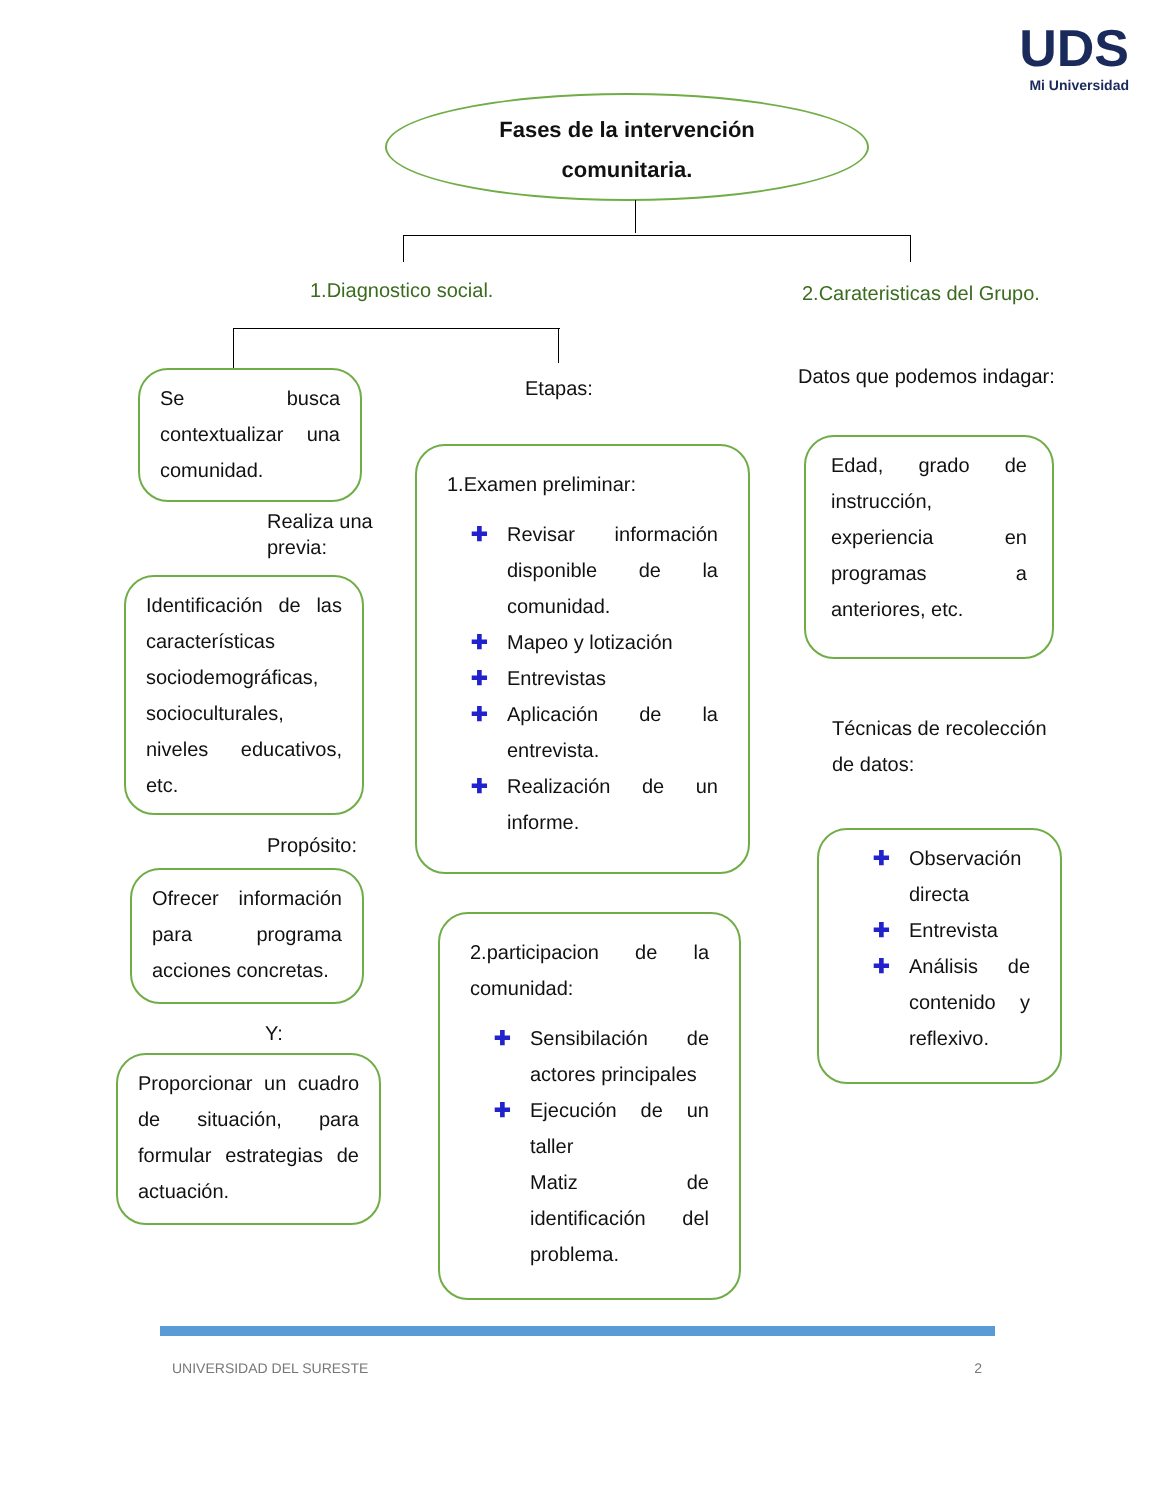UDS
Mi Universidad
Fases de la intervención
comunitaria.
1.Diagnostico social. 2.Carateristicas del Grupo.
Se busca contextualizar una comunidad.
Realiza una previa:
Identificación de las características sociodemográficas, socioculturales, niveles educativos, etc.
Propósito:
Ofrecer información para programa acciones concretas.
Y:
Proporcionar un cuadro de situación, para formular estrategias de actuación.
Etapas:
1.Examen preliminar:
✚ Revisar información disponible de la comunidad.
✚ Mapeo y lotización
✚ Entrevistas
✚ Aplicación de la entrevista.
✚ Realización de un informe.
2.participacion de la comunidad:
✚ Sensibilación de actores principales
✚ Ejecución de un taller
Matiz de identificación del problema.
Datos que podemos indagar:
Edad, grado de instrucción, experiencia en programas a anteriores, etc.
Técnicas de recolección de datos:
✚ Observación directa
✚ Entrevista
✚ Análisis de contenido y reflexivo.
UNIVERSIDAD DEL SURESTE 2